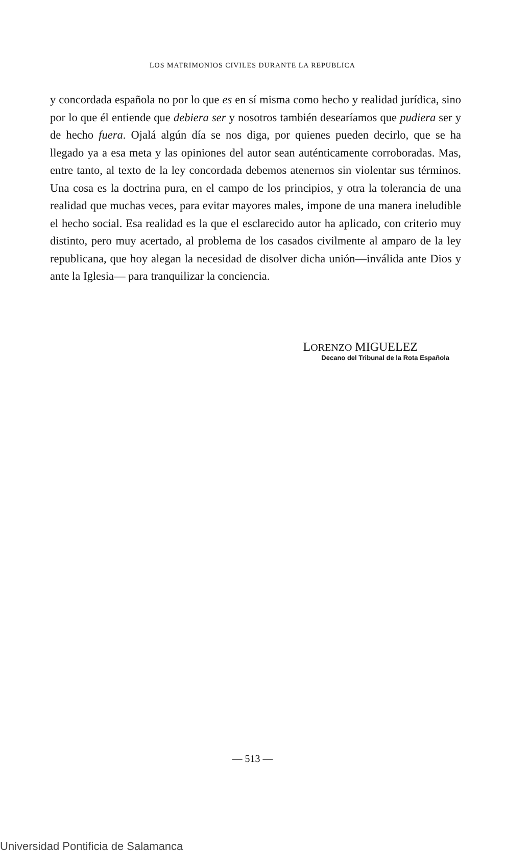LOS MATRIMONIOS CIVILES DURANTE LA REPUBLICA
y concordada española no por lo que es en sí misma como hecho y realidad jurídica, sino por lo que él entiende que debiera ser y nosotros también desearíamos que pudiera ser y de hecho fuera. Ojalá algún día se nos diga, por quienes pueden decirlo, que se ha llegado ya a esa meta y las opiniones del autor sean auténticamente corroboradas. Mas, entre tanto, al texto de la ley concordada debemos atenernos sin violentar sus términos. Una cosa es la doctrina pura, en el campo de los principios, y otra la tolerancia de una realidad que muchas veces, para evitar mayores males, impone de una manera ineludible el hecho social. Esa realidad es la que el esclarecido autor ha aplicado, con criterio muy distinto, pero muy acertado, al problema de los casados civilmente al amparo de la ley republicana, que hoy alegan la necesidad de disolver dicha unión—inválida ante Dios y ante la Iglesia— para tranquilizar la conciencia.
LORENZO MIGUELEZ
Decano del Tribunal de la Rota Española
— 513 —
Universidad Pontificia de Salamanca